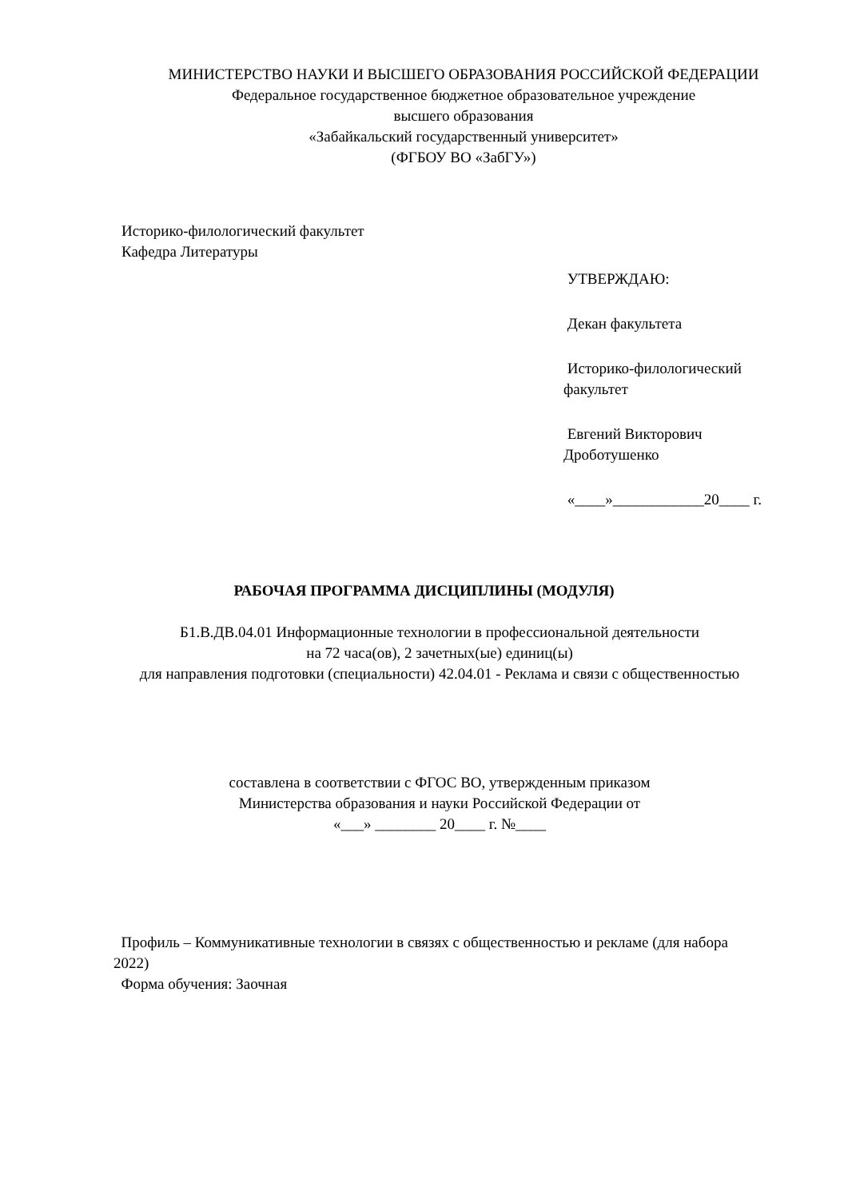МИНИСТЕРСТВО НАУКИ И ВЫСШЕГО ОБРАЗОВАНИЯ РОССИЙСКОЙ ФЕДЕРАЦИИ
Федеральное государственное бюджетное образовательное учреждение
высшего образования
«Забайкальский государственный университет»
(ФГБОУ ВО «ЗабГУ»)
Историко-филологический факультет
Кафедра Литературы
УТВЕРЖДАЮ:
Декан факультета
Историко-филологический факультет
Евгений Викторович Дроботушенко
«____»____________20____ г.
РАБОЧАЯ ПРОГРАММА ДИСЦИПЛИНЫ (МОДУЛЯ)
Б1.В.ДВ.04.01 Информационные технологии в профессиональной деятельности
на 72 часа(ов), 2 зачетных(ые) единиц(ы)
для направления подготовки (специальности) 42.04.01 - Реклама и связи с общественностью
составлена в соответствии с ФГОС ВО, утвержденным приказом
Министерства образования и науки Российской Федерации от
«___» ________ 20____ г. №____
Профиль – Коммуникативные технологии в связях с общественностью и рекламе (для набора 2022)
Форма обучения: Заочная